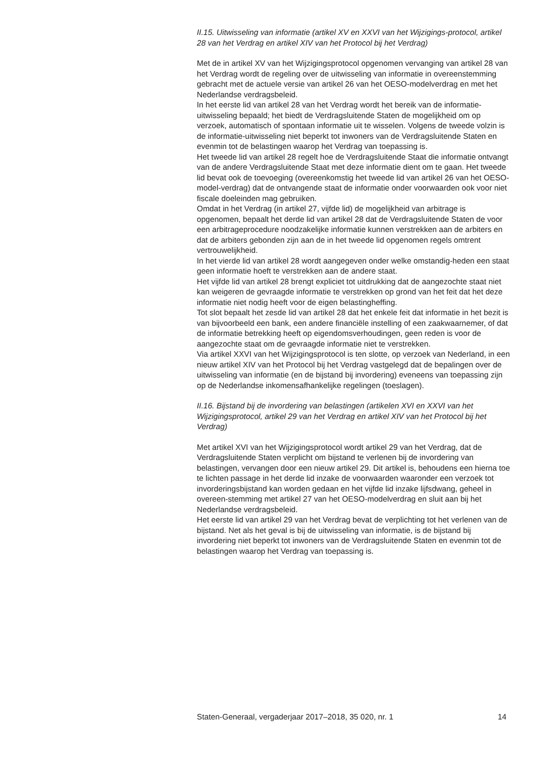II.15. Uitwisseling van informatie (artikel XV en XXVI van het Wijzigings-protocol, artikel 28 van het Verdrag en artikel XIV van het Protocol bij het Verdrag)
Met de in artikel XV van het Wijzigingsprotocol opgenomen vervanging van artikel 28 van het Verdrag wordt de regeling over de uitwisseling van informatie in overeenstemming gebracht met de actuele versie van artikel 26 van het OESO-modelverdrag en met het Nederlandse verdragsbeleid.
In het eerste lid van artikel 28 van het Verdrag wordt het bereik van de informatie-uitwisseling bepaald; het biedt de Verdragsluitende Staten de mogelijkheid om op verzoek, automatisch of spontaan informatie uit te wisselen. Volgens de tweede volzin is de informatie-uitwisseling niet beperkt tot inwoners van de Verdragsluitende Staten en evenmin tot de belastingen waarop het Verdrag van toepassing is.
Het tweede lid van artikel 28 regelt hoe de Verdragsluitende Staat die informatie ontvangt van de andere Verdragsluitende Staat met deze informatie dient om te gaan. Het tweede lid bevat ook de toevoeging (overeenkomstig het tweede lid van artikel 26 van het OESO-model-verdrag) dat de ontvangende staat de informatie onder voorwaarden ook voor niet fiscale doeleinden mag gebruiken.
Omdat in het Verdrag (in artikel 27, vijfde lid) de mogelijkheid van arbitrage is opgenomen, bepaalt het derde lid van artikel 28 dat de Verdragsluitende Staten de voor een arbitrageprocedure noodzakelijke informatie kunnen verstrekken aan de arbiters en dat de arbiters gebonden zijn aan de in het tweede lid opgenomen regels omtrent vertrouwelijkheid.
In het vierde lid van artikel 28 wordt aangegeven onder welke omstandig-heden een staat geen informatie hoeft te verstrekken aan de andere staat.
Het vijfde lid van artikel 28 brengt expliciet tot uitdrukking dat de aangezochte staat niet kan weigeren de gevraagde informatie te verstrekken op grond van het feit dat het deze informatie niet nodig heeft voor de eigen belastingheffing.
Tot slot bepaalt het zesde lid van artikel 28 dat het enkele feit dat informatie in het bezit is van bijvoorbeeld een bank, een andere financiële instelling of een zaakwaarnemer, of dat de informatie betrekking heeft op eigendomsverhoudingen, geen reden is voor de aangezochte staat om de gevraagde informatie niet te verstrekken.
Via artikel XXVI van het Wijzigingsprotocol is ten slotte, op verzoek van Nederland, in een nieuw artikel XIV van het Protocol bij het Verdrag vastgelegd dat de bepalingen over de uitwisseling van informatie (en de bijstand bij invordering) eveneens van toepassing zijn op de Nederlandse inkomensafhankelijke regelingen (toeslagen).
II.16. Bijstand bij de invordering van belastingen (artikelen XVI en XXVI van het Wijzigingsprotocol, artikel 29 van het Verdrag en artikel XIV van het Protocol bij het Verdrag)
Met artikel XVI van het Wijzigingsprotocol wordt artikel 29 van het Verdrag, dat de Verdragsluitende Staten verplicht om bijstand te verlenen bij de invordering van belastingen, vervangen door een nieuw artikel 29. Dit artikel is, behoudens een hierna toe te lichten passage in het derde lid inzake de voorwaarden waaronder een verzoek tot invorderingsbijstand kan worden gedaan en het vijfde lid inzake lijfsdwang, geheel in overeen-stemming met artikel 27 van het OESO-modelverdrag en sluit aan bij het Nederlandse verdragsbeleid.
Het eerste lid van artikel 29 van het Verdrag bevat de verplichting tot het verlenen van de bijstand. Net als het geval is bij de uitwisseling van informatie, is de bijstand bij invordering niet beperkt tot inwoners van de Verdragsluitende Staten en evenmin tot de belastingen waarop het Verdrag van toepassing is.
Staten-Generaal, vergaderjaar 2017–2018, 35 020, nr. 1 14